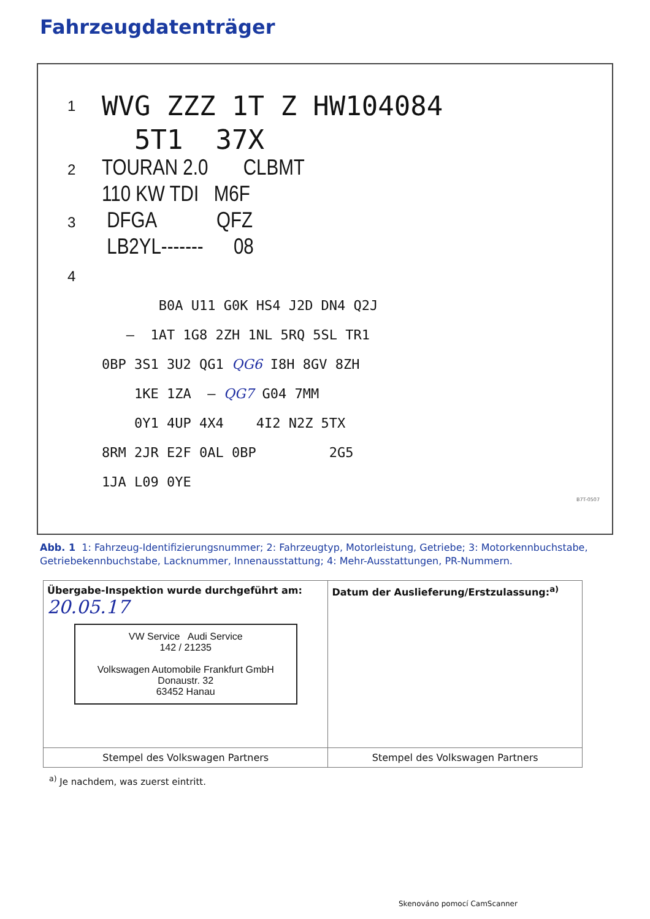Fahrzeugdatenträger
| 1 | WVG ZZZ 1T Z HW104084 |
| | 5T1 37X |
| 2 | TOURAN 2.0 CLBMT |
| | 110 KW TDI M6F |
| 3 | DFGA QFZ |
| | LB2YL------- 08 |
| 4 | |
| | B0A U11 G0K HS4 J2D DN4 Q2J |
| | – 1AT 1G8 2ZH 1NL 5RQ 5SL TR1 |
| | 0BP 3S1 3U2 QG1 QG6 I8H 8GV 8ZH |
| | 1KE 1ZA – QG7 G04 7MM |
| | 0Y1 4UP 4X4 4I2 N2Z 5TX |
| | 8RM 2JR E2F 0AL 0BP 2G5 |
| | 1JA L09 0YE |
B7T-0507
Abb. 1 1: Fahrzeug-Identifizierungsnummer; 2: Fahrzeugtyp, Motorleistung, Getriebe; 3: Motorkennbuchstabe, Getriebekennbuchstabe, Lacknummer, Innenausstattung; 4: Mehr-Ausstattungen, PR-Nummern.
| Übergabe-Inspektion wurde durchgeführt am: 20.05.17 VW Service Audi Service 142 / 21235 Volkswagen Automobile Frankfurt GmbH Donaustr. 32 63452 Hanau | Datum der Auslieferung/Erstzulassung:<sup>a)</sup> |
| Stempel des Volkswagen Partners | Stempel des Volkswagen Partners |
<sup>a)</sup> Je nachdem, was zuerst eintritt.
Skenováno pomocí CamScanner